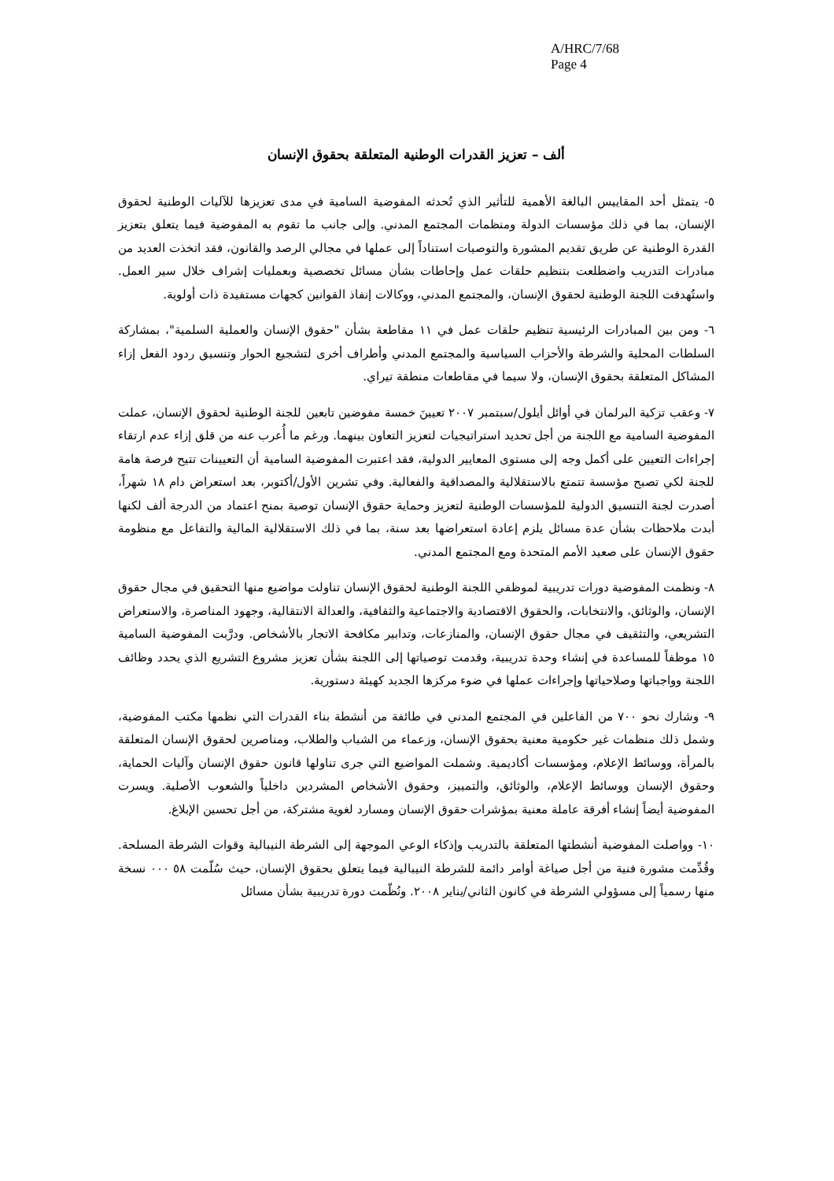A/HRC/7/68
Page 4
ألف – تعزيز القدرات الوطنية المتعلقة بحقوق الإنسان
٥- يتمثل أحد المقاييس البالغة الأهمية للتأثير الذي تُحدثه المفوضية السامية في مدى تعزيزها للآليات الوطنية لحقوق الإنسان، بما في ذلك مؤسسات الدولة ومنظمات المجتمع المدني. وإلى جانب ما تقوم به المفوضية فيما يتعلق بتعزيز القدرة الوطنية عن طريق تقديم المشورة والتوصيات استناداً إلى عملها في مجالي الرصد والقانون، فقد اتخذت العديد من مبادرات التدريب واضطلعت بتنظيم حلقات عمل وإحاطات بشأن مسائل تخصصية وبعمليات إشراف خلال سير العمل. واستُهدفت اللجنة الوطنية لحقوق الإنسان، والمجتمع المدني، ووكالات إنفاذ القوانين كجهات مستفيدة ذات أولوية.
٦- ومن بين المبادرات الرئيسية تنظيم حلقات عمل في ١١ مقاطعة بشأن "حقوق الإنسان والعملية السلمية"، بمشاركة السلطات المحلية والشرطة والأحزاب السياسية والمجتمع المدني وأطراف أخرى لتشجيع الحوار وتنسيق ردود الفعل إزاء المشاكل المتعلقة بحقوق الإنسان، ولا سيما في مقاطعات منطقة تيراي.
٧- وعقب تزكية البرلمان في أوائل أيلول/سبتمبر ٢٠٠٧ تعيينَ خمسة مفوضين تابعين للجنة الوطنية لحقوق الإنسان، عملت المفوضية السامية مع اللجنة من أجل تحديد استراتيجيات لتعزيز التعاون بينهما. ورغم ما أُعرب عنه من قلق إزاء عدم ارتقاء إجراءات التعيين على أكمل وجه إلى مستوى المعايير الدولية، فقد اعتبرت المفوضية السامية أن التعيينات تتيح فرصة هامة للجنة لكي تصبح مؤسسة تتمتع بالاستقلالية والمصداقية والفعالية. وفي تشرين الأول/أكتوبر، بعد استعراض دام ١٨ شهراً، أصدرت لجنة التنسيق الدولية للمؤسسات الوطنية لتعزيز وحماية حقوق الإنسان توصية بمنح اعتماد من الدرجة ألف لكنها أبدت ملاحظات بشأن عدة مسائل يلزم إعادة استعراضها بعد سنة، بما في ذلك الاستقلالية المالية والتفاعل مع منظومة حقوق الإنسان على صعيد الأمم المتحدة ومع المجتمع المدني.
٨- ونظمت المفوضية دورات تدريبية لموظفي اللجنة الوطنية لحقوق الإنسان تناولت مواضيع منها التحقيق في مجال حقوق الإنسان، والوثائق، والانتخابات، والحقوق الاقتصادية والاجتماعية والثقافية، والعدالة الانتقالية، وجهود المناصرة، والاستعراض التشريعي، والتثقيف في مجال حقوق الإنسان، والمنازعات، وتدابير مكافحة الاتجار بالأشخاص. ودرَّبت المفوضية السامية ١٥ موظفاً للمساعدة في إنشاء وحدة تدريبية، وقدمت توصياتها إلى اللجنة بشأن تعزيز مشروع التشريع الذي يحدد وظائف اللجنة وواجباتها وصلاحياتها وإجراءات عملها في ضوء مركزها الجديد كهيئة دستورية.
٩- وشارك نحو ٧٠٠ من الفاعلين في المجتمع المدني في طائفة من أنشطة بناء القدرات التي نظمها مكتب المفوضية، وشمل ذلك منظمات غير حكومية معنية بحقوق الإنسان، وزعماء من الشباب والطلاب، ومناصرين لحقوق الإنسان المتعلقة بالمرأة، ووسائط الإعلام، ومؤسسات أكاديمية. وشملت المواضيع التي جرى تناولها قانون حقوق الإنسان وآليات الحماية، وحقوق الإنسان ووسائط الإعلام، والوثائق، والتمييز، وحقوق الأشخاص المشردين داخلياً والشعوب الأصلية. ويسرت المفوضية أيضاً إنشاء أفرقة عاملة معنية بمؤشرات حقوق الإنسان ومسارد لغوية مشتركة، من أجل تحسين الإبلاغ.
١٠- وواصلت المفوضية أنشطتها المتعلقة بالتدريب وإذكاء الوعي الموجهة إلى الشرطة النيبالية وقوات الشرطة المسلحة. وقُدِّمت مشورة فنية من أجل صياغة أوامر دائمة للشرطة النيبالية فيما يتعلق بحقوق الإنسان، حيث سُلّمت ٥٨ ٠٠٠ نسخة منها رسمياً إلى مسؤولي الشرطة في كانون الثاني/يناير ٢٠٠٨. ونُظّمت دورة تدريبية بشأن مسائل